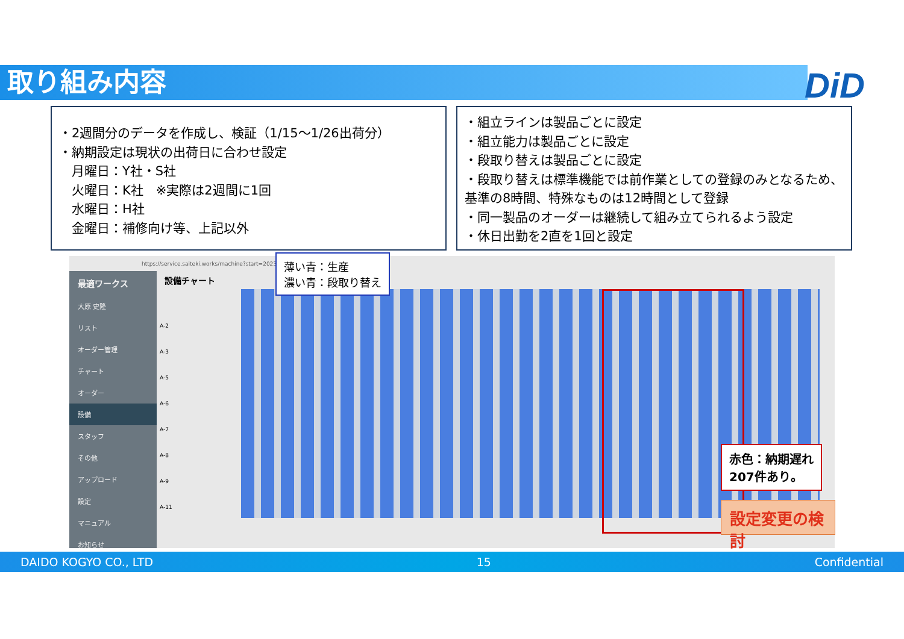取り組み内容 DiD
・2週間分のデータを作成し、検証（1/15～1/26出荷分）
・納期設定は現状の出荷日に合わせ設定
　月曜日：Y社・S社
　火曜日：K社　※実際は2週間に1回
　水曜日：H社
　金曜日：補修向け等、上記以外
・組立ラインは製品ごとに設定
・組立能力は製品ごとに設定
・段取り替えは製品ごとに設定
・段取り替えは標準機能では前作業としての登録のみとなるため、基準の8時間、特殊なものは12時間として登録
・同一製品のオーダーは継続して組み立てられるよう設定
・休日出勤を2直を1回と設定
https://service.saiteki.works/machine?start=2023-12-
最適ワークス
大原 史隆
リスト
オーダー管理
チャート
オーダー
設備
スタッフ
その他
アップロード
設定
マニュアル
お知らせ
設備チャート
A-2
A-3
A-5
A-6
A-7
A-8
A-9
A-11
薄い青：生産
濃い青：段取り替え
赤色：納期遅れ
207件あり。
設定変更の検討
DAIDO KOGYO CO., LTD 15 Confidential